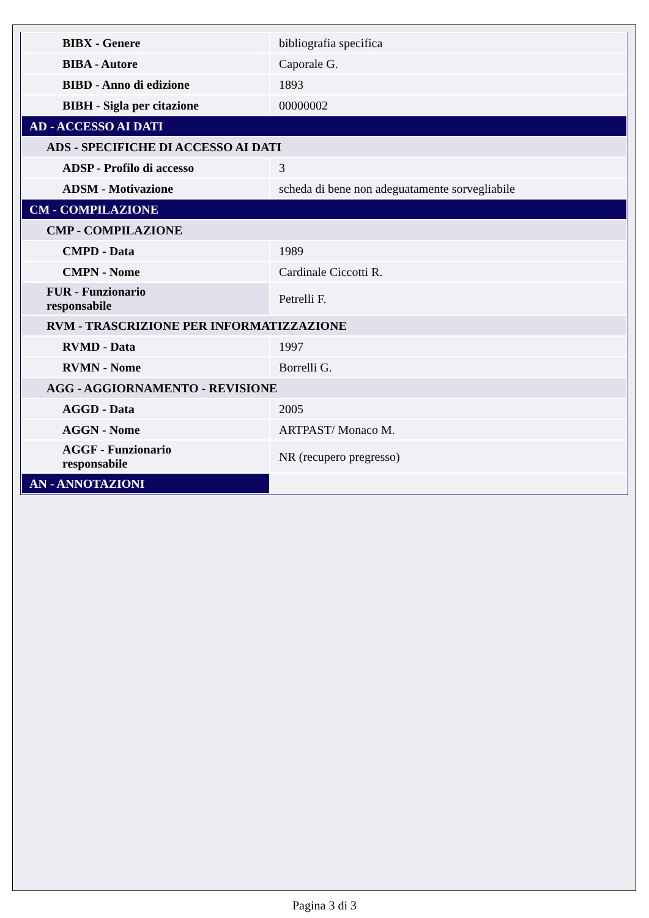| BIBX - Genere | bibliografia specifica |
| BIBA - Autore | Caporale G. |
| BIBD - Anno di edizione | 1893 |
| BIBH - Sigla per citazione | 00000002 |
| AD - ACCESSO AI DATI | |
| ADS - SPECIFICHE DI ACCESSO AI DATI | |
| ADSP - Profilo di accesso | 3 |
| ADSM - Motivazione | scheda di bene non adeguatamente sorvegliabile |
| CM - COMPILAZIONE | |
| CMP - COMPILAZIONE | |
| CMPD - Data | 1989 |
| CMPN - Nome | Cardinale Ciccotti R. |
| FUR - Funzionario responsabile | Petrelli F. |
| RVM - TRASCRIZIONE PER INFORMATIZZAZIONE | |
| RVMD - Data | 1997 |
| RVMN - Nome | Borrelli G. |
| AGG - AGGIORNAMENTO - REVISIONE | |
| AGGD - Data | 2005 |
| AGGN - Nome | ARTPAST/ Monaco M. |
| AGGF - Funzionario responsabile | NR (recupero pregresso) |
| AN - ANNOTAZIONI | |
Pagina 3 di 3